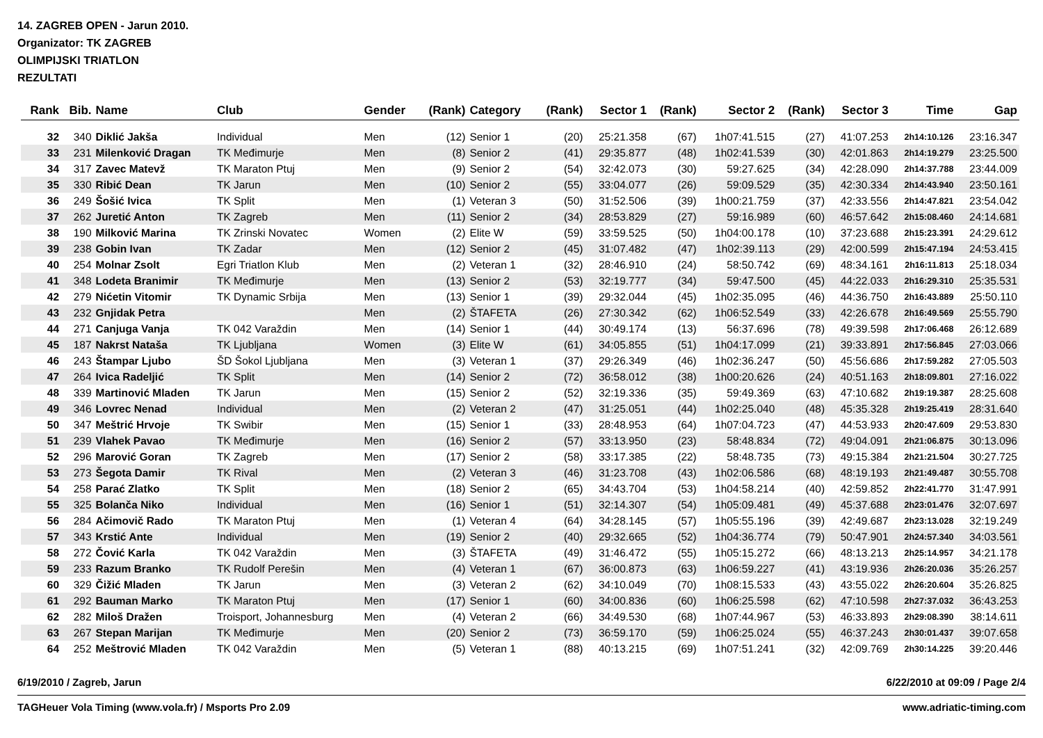14. ZAGREB OPEN - Jarun 2010.
Organizator: TK ZAGREB
OLIMPIJSKI TRIATLON
REZULTATI
| Rank | Bib. | Name | Club | Gender | (Rank) | Category | (Rank) | Sector 1 | (Rank) | Sector 2 | (Rank) | Sector 3 | Time | Gap |
| --- | --- | --- | --- | --- | --- | --- | --- | --- | --- | --- | --- | --- | --- | --- |
| 32 | 340 | Diklić Jakša | Individual | Men | (12) | Senior 1 | (20) | 25:21.358 | (67) | 1h07:41.515 | (27) | 41:07.253 | 2h14:10.126 | 23:16.347 |
| 33 | 231 | Milenković Dragan | TK Međimurje | Men | (8) | Senior 2 | (41) | 29:35.877 | (48) | 1h02:41.539 | (30) | 42:01.863 | 2h14:19.279 | 23:25.500 |
| 34 | 317 | Zavec Matevž | TK Maraton Ptuj | Men | (9) | Senior 2 | (54) | 32:42.073 | (30) | 59:27.625 | (34) | 42:28.090 | 2h14:37.788 | 23:44.009 |
| 35 | 330 | Ribić Dean | TK Jarun | Men | (10) | Senior 2 | (55) | 33:04.077 | (26) | 59:09.529 | (35) | 42:30.334 | 2h14:43.940 | 23:50.161 |
| 36 | 249 | Šošić Ivica | TK Split | Men | (1) | Veteran 3 | (50) | 31:52.506 | (39) | 1h00:21.759 | (37) | 42:33.556 | 2h14:47.821 | 23:54.042 |
| 37 | 262 | Juretić Anton | TK Zagreb | Men | (11) | Senior 2 | (34) | 28:53.829 | (27) | 59:16.989 | (60) | 46:57.642 | 2h15:08.460 | 24:14.681 |
| 38 | 190 | Milković Marina | TK Zrinski Novatec | Women | (2) | Elite W | (59) | 33:59.525 | (50) | 1h04:00.178 | (10) | 37:23.688 | 2h15:23.391 | 24:29.612 |
| 39 | 238 | Gobin Ivan | TK Zadar | Men | (12) | Senior 2 | (45) | 31:07.482 | (47) | 1h02:39.113 | (29) | 42:00.599 | 2h15:47.194 | 24:53.415 |
| 40 | 254 | Molnar Zsolt | Egri Triatlon Klub | Men | (2) | Veteran 1 | (32) | 28:46.910 | (24) | 58:50.742 | (69) | 48:34.161 | 2h16:11.813 | 25:18.034 |
| 41 | 348 | Lodeta Branimir | TK Međimurje | Men | (13) | Senior 2 | (53) | 32:19.777 | (34) | 59:47.500 | (45) | 44:22.033 | 2h16:29.310 | 25:35.531 |
| 42 | 279 | Nićetin Vitomir | TK Dynamic Srbija | Men | (13) | Senior 1 | (39) | 29:32.044 | (45) | 1h02:35.095 | (46) | 44:36.750 | 2h16:43.889 | 25:50.110 |
| 43 | 232 | Gnjidak Petra | | Men | (2) | ŠTAFETA | (26) | 27:30.342 | (62) | 1h06:52.549 | (33) | 42:26.678 | 2h16:49.569 | 25:55.790 |
| 44 | 271 | Canjuga Vanja | TK 042 Varaždin | Men | (14) | Senior 1 | (44) | 30:49.174 | (13) | 56:37.696 | (78) | 49:39.598 | 2h17:06.468 | 26:12.689 |
| 45 | 187 | Nakrst Nataša | TK Ljubljana | Women | (3) | Elite W | (61) | 34:05.855 | (51) | 1h04:17.099 | (21) | 39:33.891 | 2h17:56.845 | 27:03.066 |
| 46 | 243 | Štampar Ljubo | ŠD Šokol Ljubljana | Men | (3) | Veteran 1 | (37) | 29:26.349 | (46) | 1h02:36.247 | (50) | 45:56.686 | 2h17:59.282 | 27:05.503 |
| 47 | 264 | Ivica Radeljić | TK Split | Men | (14) | Senior 2 | (72) | 36:58.012 | (38) | 1h00:20.626 | (24) | 40:51.163 | 2h18:09.801 | 27:16.022 |
| 48 | 339 | Martinović Mladen | TK Jarun | Men | (15) | Senior 2 | (52) | 32:19.336 | (35) | 59:49.369 | (63) | 47:10.682 | 2h19:19.387 | 28:25.608 |
| 49 | 346 | Lovrec Nenad | Individual | Men | (2) | Veteran 2 | (47) | 31:25.051 | (44) | 1h02:25.040 | (48) | 45:35.328 | 2h19:25.419 | 28:31.640 |
| 50 | 347 | Meštrić Hrvoje | TK Swibir | Men | (15) | Senior 1 | (33) | 28:48.953 | (64) | 1h07:04.723 | (47) | 44:53.933 | 2h20:47.609 | 29:53.830 |
| 51 | 239 | Vlahek Pavao | TK Međimurje | Men | (16) | Senior 2 | (57) | 33:13.950 | (23) | 58:48.834 | (72) | 49:04.091 | 2h21:06.875 | 30:13.096 |
| 52 | 296 | Marović Goran | TK Zagreb | Men | (17) | Senior 2 | (58) | 33:17.385 | (22) | 58:48.735 | (73) | 49:15.384 | 2h21:21.504 | 30:27.725 |
| 53 | 273 | Šegota Damir | TK Rival | Men | (2) | Veteran 3 | (46) | 31:23.708 | (43) | 1h02:06.586 | (68) | 48:19.193 | 2h21:49.487 | 30:55.708 |
| 54 | 258 | Parać Zlatko | TK Split | Men | (18) | Senior 2 | (65) | 34:43.704 | (53) | 1h04:58.214 | (40) | 42:59.852 | 2h22:41.770 | 31:47.991 |
| 55 | 325 | Bolanča Niko | Individual | Men | (16) | Senior 1 | (51) | 32:14.307 | (54) | 1h05:09.481 | (49) | 45:37.688 | 2h23:01.476 | 32:07.697 |
| 56 | 284 | Ačimovič Rado | TK Maraton Ptuj | Men | (1) | Veteran 4 | (64) | 34:28.145 | (57) | 1h05:55.196 | (39) | 42:49.687 | 2h23:13.028 | 32:19.249 |
| 57 | 343 | Krstić Ante | Individual | Men | (19) | Senior 2 | (40) | 29:32.665 | (52) | 1h04:36.774 | (79) | 50:47.901 | 2h24:57.340 | 34:03.561 |
| 58 | 272 | Čović Karla | TK 042 Varaždin | Men | (3) | ŠTAFETA | (49) | 31:46.472 | (55) | 1h05:15.272 | (66) | 48:13.213 | 2h25:14.957 | 34:21.178 |
| 59 | 233 | Razum Branko | TK Rudolf Perešin | Men | (4) | Veteran 1 | (67) | 36:00.873 | (63) | 1h06:59.227 | (41) | 43:19.936 | 2h26:20.036 | 35:26.257 |
| 60 | 329 | Čižić Mladen | TK Jarun | Men | (3) | Veteran 2 | (62) | 34:10.049 | (70) | 1h08:15.533 | (43) | 43:55.022 | 2h26:20.604 | 35:26.825 |
| 61 | 292 | Bauman Marko | TK Maraton Ptuj | Men | (17) | Senior 1 | (60) | 34:00.836 | (60) | 1h06:25.598 | (62) | 47:10.598 | 2h27:37.032 | 36:43.253 |
| 62 | 282 | Miloš Dražen | Troisport, Johannesburg | Men | (4) | Veteran 2 | (66) | 34:49.530 | (68) | 1h07:44.967 | (53) | 46:33.893 | 2h29:08.390 | 38:14.611 |
| 63 | 267 | Stepan Marijan | TK Međimurje | Men | (20) | Senior 2 | (73) | 36:59.170 | (59) | 1h06:25.024 | (55) | 46:37.243 | 2h30:01.437 | 39:07.658 |
| 64 | 252 | Meštrović Mladen | TK 042 Varaždin | Men | (5) | Veteran 1 | (88) | 40:13.215 | (69) | 1h07:51.241 | (32) | 42:09.769 | 2h30:14.225 | 39:20.446 |
6/19/2010 / Zagreb, Jarun 6/22/2010 at 09:09 / Page 2/4
TAGHeuer Vola Timing (www.vola.fr) / Msports Pro 2.09 www.adriatic-timing.com